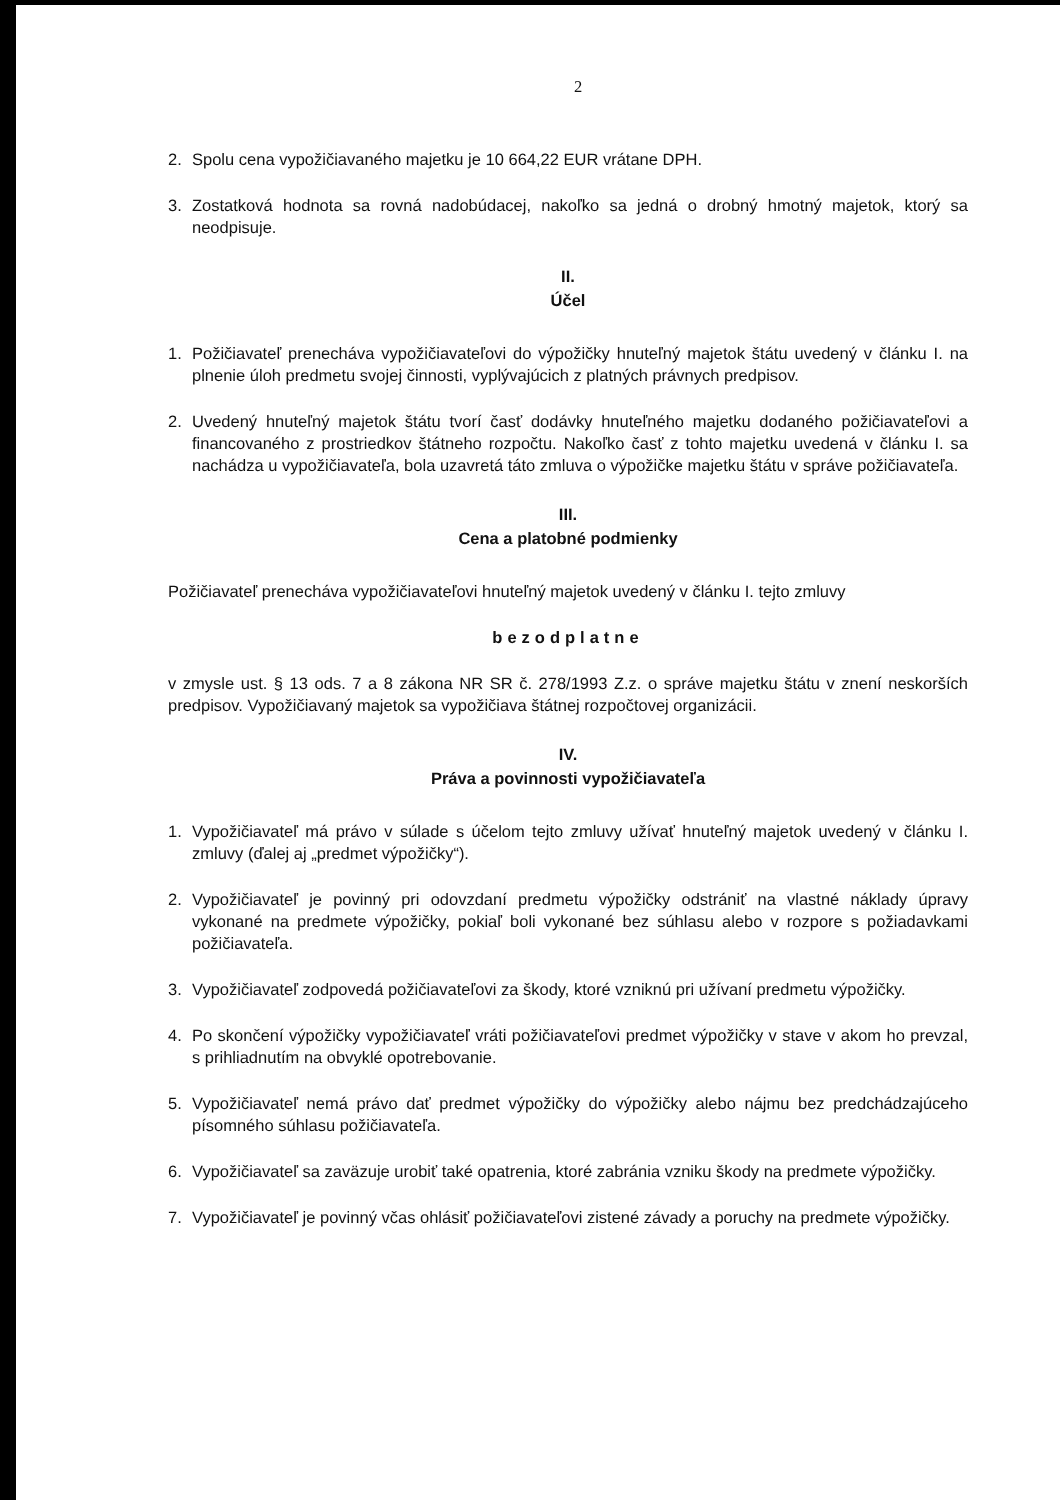2
2. Spolu cena vypožičiavaného majetku je 10 664,22 EUR vrátane DPH.
3. Zostatková hodnota sa rovná nadobúdacej, nakoľko sa jedná o drobný hmotný majetok, ktorý sa neodpisuje.
II.
Účel
1. Požičiavateľ prenecháva vypožičiavateľovi do výpožičky hnuteľný majetok štátu uvedený v článku I. na plnenie úloh predmetu svojej činnosti, vyplývajúcich z platných právnych predpisov.
2. Uvedený hnuteľný majetok štátu tvorí časť dodávky hnuteľného majetku dodaného požičiavateľovi a financovaného z prostriedkov štátneho rozpočtu. Nakoľko časť z tohto majetku uvedená v článku I. sa nachádza u vypožičiavateľa, bola uzavretá táto zmluva o výpožičke majetku štátu v správe požičiavateľa.
III.
Cena a platobné podmienky
Požičiavateľ prenecháva vypožičiavateľovi hnuteľný majetok uvedený v článku I. tejto zmluvy
bezodplatne
v zmysle ust. § 13 ods. 7 a 8 zákona NR SR č. 278/1993 Z.z. o správe majetku štátu v znení neskorších predpisov. Vypožičiavaný majetok sa vypožičiava štátnej rozpočtovej organizácii.
IV.
Práva a povinnosti vypožičiavateľa
1. Vypožičiavateľ má právo v súlade s účelom tejto zmluvy užívať hnuteľný majetok uvedený v článku I. zmluvy (ďalej aj „predmet výpožičky“).
2. Vypožičiavateľ je povinný pri odovzdaní predmetu výpožičky odstrániť na vlastné náklady úpravy vykonané na predmete výpožičky, pokiaľ boli vykonané bez súhlasu alebo v rozpore s požiadavkami požičiavateľa.
3. Vypožičiavateľ zodpovedá požičiavateľovi za škody, ktoré vzniknú pri užívaní predmetu výpožičky.
4. Po skončení výpožičky vypožičiavateľ vráti požičiavateľovi predmet výpožičky v stave v akom ho prevzal, s prihliadnutím na obvyklé opotrebovanie.
5. Vypožičiavateľ nemá právo dať predmet výpožičky do výpožičky alebo nájmu bez predchádzajúceho písomného súhlasu požičiavateľa.
6. Vypožičiavateľ sa zaväzuje urobiť také opatrenia, ktoré zabránia vzniku škody na predmete výpožičky.
7. Vypožičiavateľ je povinný včas ohlásiť požičiavateľovi zistené závady a poruchy na predmete výpožičky.